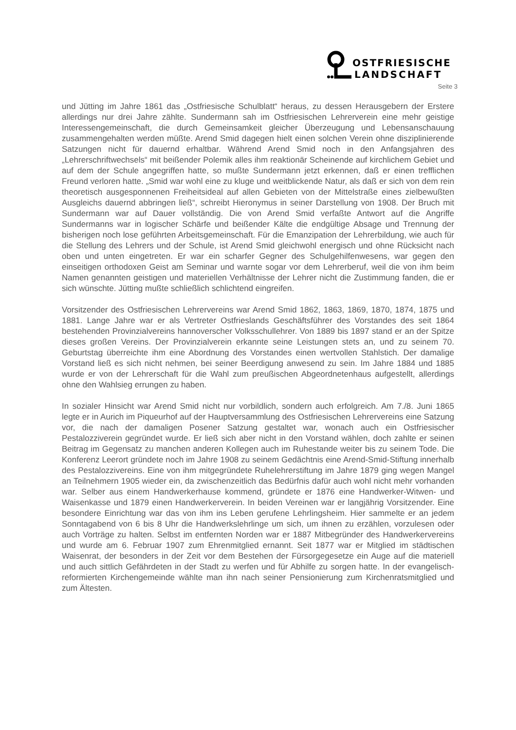OSTFRIESISCHE
LANDSCHAFT
Seite 3
und Jütting im Jahre 1861 das „Ostfriesische Schulblatt“ heraus, zu dessen Herausgebern der Erstere allerdings nur drei Jahre zählte. Sundermann sah im Ostfriesischen Lehrerverein eine mehr geistige Interessengemeinschaft, die durch Gemeinsamkeit gleicher Überzeugung und Lebensanschauung zusammengehalten werden müßte. Arend Smid dagegen hielt einen solchen Verein ohne disziplinierende Satzungen nicht für dauernd erhaltbar. Während Arend Smid noch in den Anfangsjahren des „Lehrerschriftwechsels“ mit beißender Polemik alles ihm reaktionär Scheinende auf kirchlichem Gebiet und auf dem der Schule angegriffen hatte, so mußte Sundermann jetzt erkennen, daß er einen trefflichen Freund verloren hatte. „Smid war wohl eine zu kluge und weitblickende Natur, als daß er sich von dem rein theoretisch ausgesponnenen Freiheitsideal auf allen Gebieten von der Mittelstraße eines zielbewußten Ausgleichs dauernd abbringen ließ“, schreibt Hieronymus in seiner Darstellung von 1908. Der Bruch mit Sundermann war auf Dauer vollständig. Die von Arend Smid verfaßte Antwort auf die Angriffe Sundermanns war in logischer Schärfe und beißender Kälte die endgültige Absage und Trennung der bisherigen noch lose geführten Arbeitsgemeinschaft. Für die Emanzipation der Lehrerbildung, wie auch für die Stellung des Lehrers und der Schule, ist Arend Smid gleichwohl energisch und ohne Rücksicht nach oben und unten eingetreten. Er war ein scharfer Gegner des Schulgehilfenwesens, war gegen den einseitigen orthodoxen Geist am Seminar und warnte sogar vor dem Lehrerberuf, weil die von ihm beim Namen genannten geistigen und materiellen Verhältnisse der Lehrer nicht die Zustimmung fanden, die er sich wünschte. Jütting mußte schließlich schlichtend eingreifen.
Vorsitzender des Ostfriesischen Lehrervereins war Arend Smid 1862, 1863, 1869, 1870, 1874, 1875 und 1881. Lange Jahre war er als Vertreter Ostfrieslands Geschäftsführer des Vorstandes des seit 1864 bestehenden Provinzialvereins hannoverscher Volksschullehrer. Von 1889 bis 1897 stand er an der Spitze dieses großen Vereins. Der Provinzialverein erkannte seine Leistungen stets an, und zu seinem 70. Geburtstag überreichte ihm eine Abordnung des Vorstandes einen wertvollen Stahlstich. Der damalige Vorstand ließ es sich nicht nehmen, bei seiner Beerdigung anwesend zu sein. Im Jahre 1884 und 1885 wurde er von der Lehrerschaft für die Wahl zum preußischen Abgeordnetenhaus aufgestellt, allerdings ohne den Wahlsieg errungen zu haben.
In sozialer Hinsicht war Arend Smid nicht nur vorbildlich, sondern auch erfolgreich. Am 7./8. Juni 1865 legte er in Aurich im Piqueurhof auf der Hauptversammlung des Ostfriesischen Lehrervereins eine Satzung vor, die nach der damaligen Posener Satzung gestaltet war, wonach auch ein Ostfriesischer Pestalozziverein gegründet wurde. Er ließ sich aber nicht in den Vorstand wählen, doch zahlte er seinen Beitrag im Gegensatz zu manchen anderen Kollegen auch im Ruhestande weiter bis zu seinem Tode. Die Konferenz Leerort gründete noch im Jahre 1908 zu seinem Gedächtnis eine Arend-Smid-Stiftung innerhalb des Pestalozzivereins. Eine von ihm mitgegründete Ruhelehrerstiftung im Jahre 1879 ging wegen Mangel an Teilnehmern 1905 wieder ein, da zwischenzeitlich das Bedürfnis dafür auch wohl nicht mehr vorhanden war. Selber aus einem Handwerkerhause kommend, gründete er 1876 eine Handwerker-Witwen- und Waisenkasse und 1879 einen Handwerkerverein. In beiden Vereinen war er langjährig Vorsitzender. Eine besondere Einrichtung war das von ihm ins Leben gerufene Lehrlingsheim. Hier sammelte er an jedem Sonntagabend von 6 bis 8 Uhr die Handwerkslehrlinge um sich, um ihnen zu erzählen, vorzulesen oder auch Vorträge zu halten. Selbst im entfernten Norden war er 1887 Mitbegründer des Handwerkervereins und wurde am 6. Februar 1907 zum Ehrenmitglied ernannt. Seit 1877 war er Mitglied im städtischen Waisenrat, der besonders in der Zeit vor dem Bestehen der Fürsorgegesetze ein Auge auf die materiell und auch sittlich Gefährdeten in der Stadt zu werfen und für Abhilfe zu sorgen hatte. In der evangelisch-reformierten Kirchengemeinde wählte man ihn nach seiner Pensionierung zum Kirchenratsmitglied und zum Ältesten.